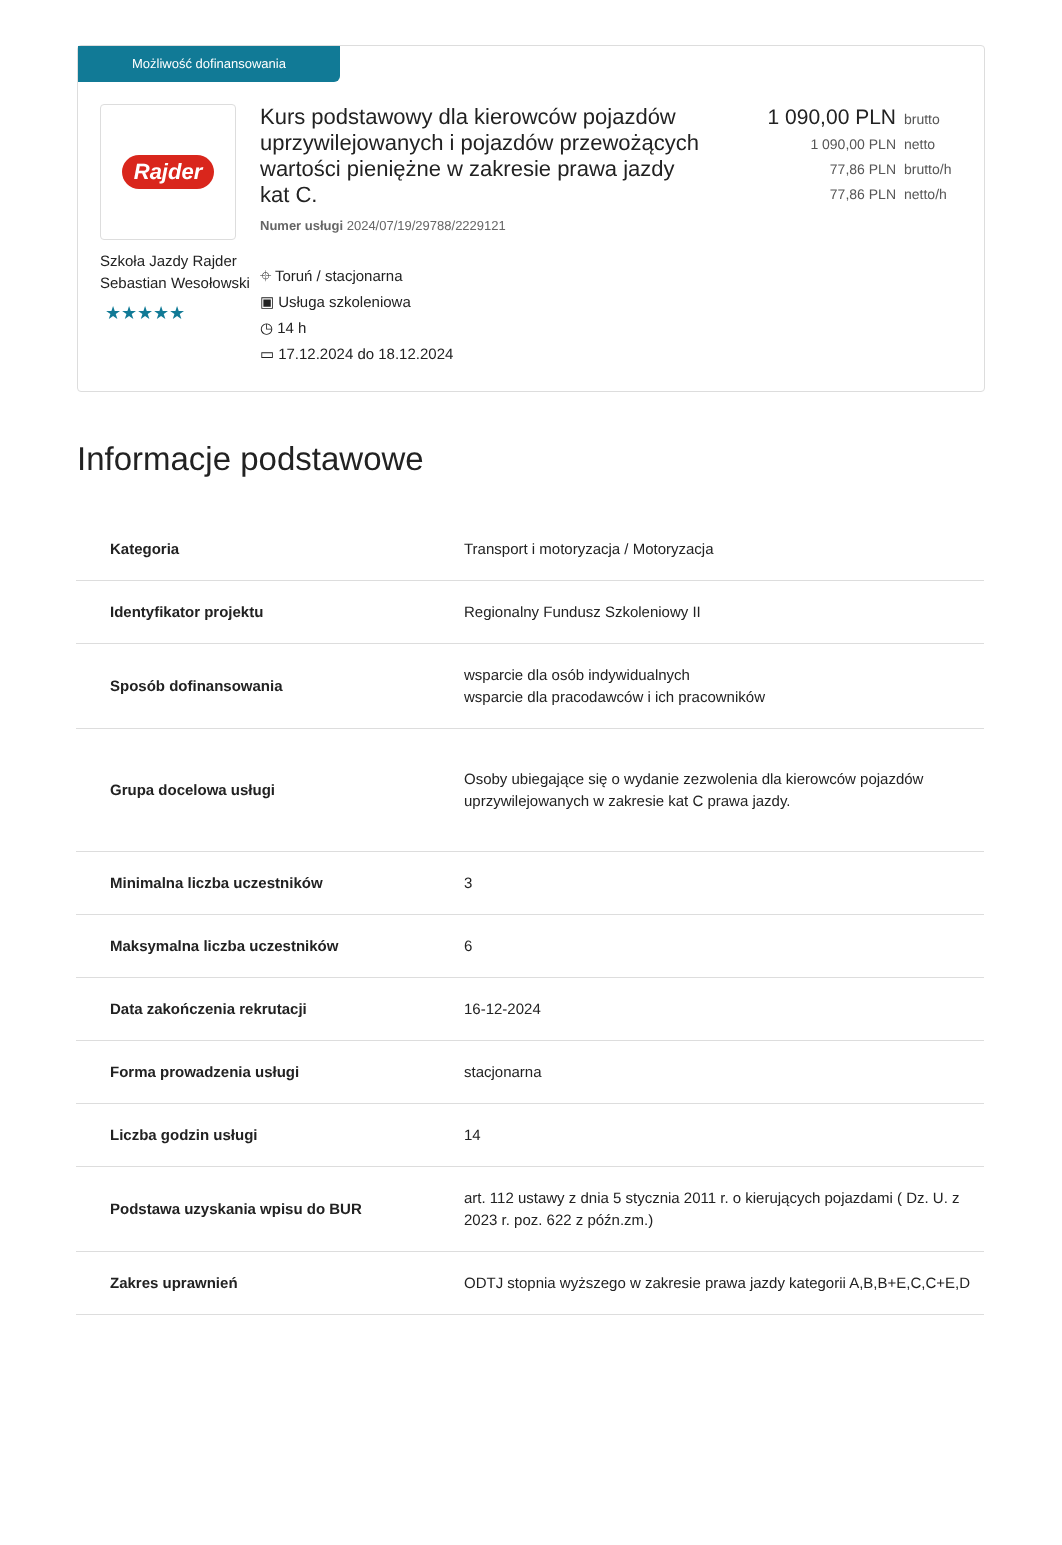Możliwość dofinansowania
Rajder
Szkoła Jazdy Rajder Sebastian Wesołowski
★★★★★
Kurs podstawowy dla kierowców pojazdów uprzywilejowanych i pojazdów przewożących wartości pieniężne w zakresie prawa jazdy kat C.
Numer usługi 2024/07/19/29788/2229121
⌖ Toruń / stacjonarna
▣ Usługa szkoleniowa
◷ 14 h
▭ 17.12.2024 do 18.12.2024
1 090,00 PLN brutto
1 090,00 PLN netto
77,86 PLN brutto/h
77,86 PLN netto/h
Informacje podstawowe
| Kategoria | Transport i motoryzacja / Motoryzacja |
| Identyfikator projektu | Regionalny Fundusz Szkoleniowy II |
| Sposób dofinansowania | wsparcie dla osób indywidualnych wsparcie dla pracodawców i ich pracowników |
| Grupa docelowa usługi | Osoby ubiegające się o wydanie zezwolenia dla kierowców pojazdów uprzywilejowanych w zakresie kat C prawa jazdy. |
| Minimalna liczba uczestników | 3 |
| Maksymalna liczba uczestników | 6 |
| Data zakończenia rekrutacji | 16-12-2024 |
| Forma prowadzenia usługi | stacjonarna |
| Liczba godzin usługi | 14 |
| Podstawa uzyskania wpisu do BUR | art. 112 ustawy z dnia 5 stycznia 2011 r. o kierujących pojazdami ( Dz. U. z 2023 r. poz. 622 z późn.zm.) |
| Zakres uprawnień | ODTJ stopnia wyższego w zakresie prawa jazdy kategorii A,B,B+E,C,C+E,D |